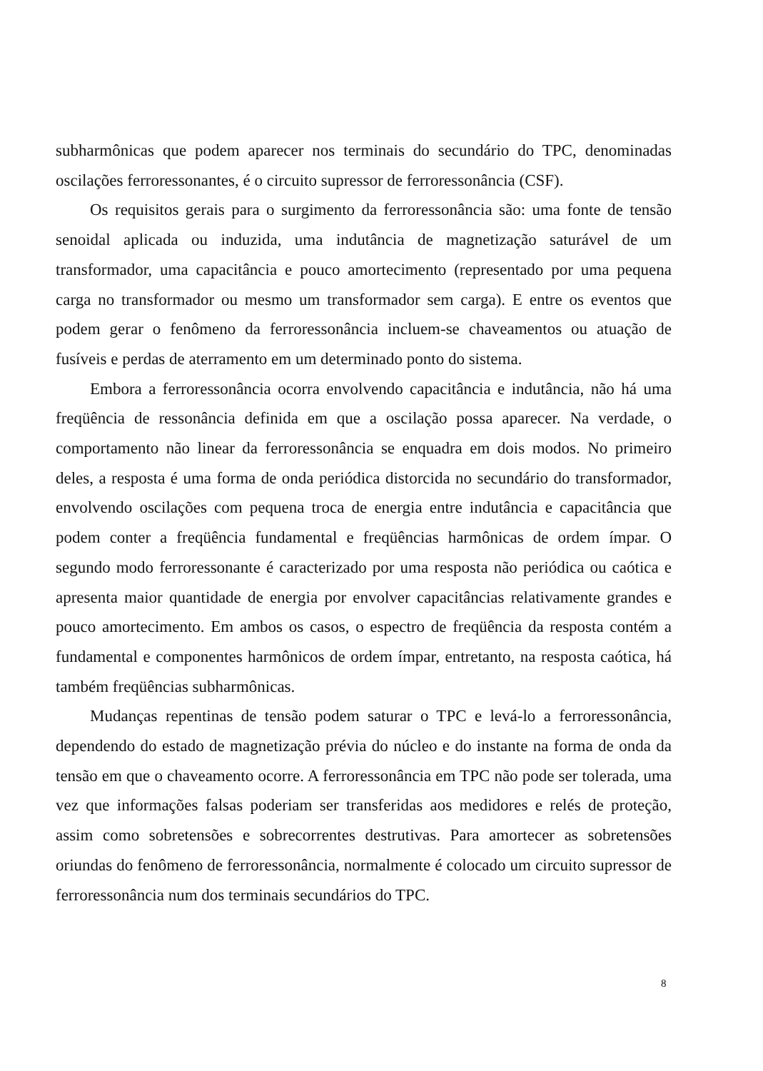subharmônicas que podem aparecer nos terminais do secundário do TPC, denominadas oscilações ferroressonantes, é o circuito supressor de ferroressonância (CSF).
Os requisitos gerais para o surgimento da ferroressonância são: uma fonte de tensão senoidal aplicada ou induzida, uma indutância de magnetização saturável de um transformador, uma capacitância e pouco amortecimento (representado por uma pequena carga no transformador ou mesmo um transformador sem carga). E entre os eventos que podem gerar o fenômeno da ferroressonância incluem-se chaveamentos ou atuação de fusíveis e perdas de aterramento em um determinado ponto do sistema.
Embora a ferroressonância ocorra envolvendo capacitância e indutância, não há uma freqüência de ressonância definida em que a oscilação possa aparecer. Na verdade, o comportamento não linear da ferroressonância se enquadra em dois modos. No primeiro deles, a resposta é uma forma de onda periódica distorcida no secundário do transformador, envolvendo oscilações com pequena troca de energia entre indutância e capacitância que podem conter a freqüência fundamental e freqüências harmônicas de ordem ímpar. O segundo modo ferroressonante é caracterizado por uma resposta não periódica ou caótica e apresenta maior quantidade de energia por envolver capacitâncias relativamente grandes e pouco amortecimento. Em ambos os casos, o espectro de freqüência da resposta contém a fundamental e componentes harmônicos de ordem ímpar, entretanto, na resposta caótica, há também freqüências subharmônicas.
Mudanças repentinas de tensão podem saturar o TPC e levá-lo a ferroressonância, dependendo do estado de magnetização prévia do núcleo e do instante na forma de onda da tensão em que o chaveamento ocorre. A ferroressonância em TPC não pode ser tolerada, uma vez que informações falsas poderiam ser transferidas aos medidores e relés de proteção, assim como sobretensões e sobrecorrentes destrutivas. Para amortecer as sobretensões oriundas do fenômeno de ferroressonância, normalmente é colocado um circuito supressor de ferroressonância num dos terminais secundários do TPC.
8